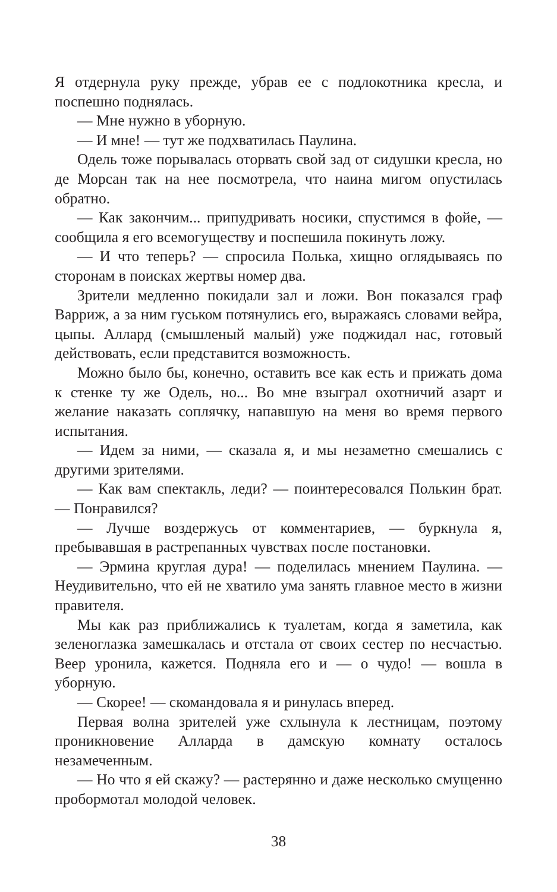Я отдернула руку прежде, убрав ее с подлокотника кресла, и поспешно поднялась.
— Мне нужно в уборную.
— И мне! — тут же подхватилась Паулина.
Одель тоже порывалась оторвать свой зад от сидушки кресла, но де Морсан так на нее посмотрела, что наина мигом опустилась обратно.
— Как закончим... припудривать носики, спустимся в фойе, — сообщила я его всемогуществу и поспешила покинуть ложу.
— И что теперь? — спросила Полька, хищно оглядываясь по сторонам в поисках жертвы номер два.
Зрители медленно покидали зал и ложи. Вон показался граф Варриж, а за ним гуськом потянулись его, выражаясь словами вейра, цыпы. Аллард (смышленый малый) уже поджидал нас, готовый действовать, если представится возможность.
Можно было бы, конечно, оставить все как есть и прижать дома к стенке ту же Одель, но... Во мне взыграл охотничий азарт и желание наказать соплячку, напавшую на меня во время первого испытания.
— Идем за ними, — сказала я, и мы незаметно смешались с другими зрителями.
— Как вам спектакль, леди? — поинтересовался Полькин брат. — Понравился?
— Лучше воздержусь от комментариев, — буркнула я, пребывавшая в растрепанных чувствах после постановки.
— Эрмина круглая дура! — поделилась мнением Паулина. — Неудивительно, что ей не хватило ума занять главное место в жизни правителя.
Мы как раз приближались к туалетам, когда я заметила, как зеленоглазка замешкалась и отстала от своих сестер по несчастью. Веер уронила, кажется. Подняла его и — о чудо! — вошла в уборную.
— Скорее! — скомандовала я и ринулась вперед.
Первая волна зрителей уже схлынула к лестницам, поэтому проникновение Алларда в дамскую комнату осталось незамеченным.
— Но что я ей скажу? — растерянно и даже несколько смущенно пробормотал молодой человек.
38